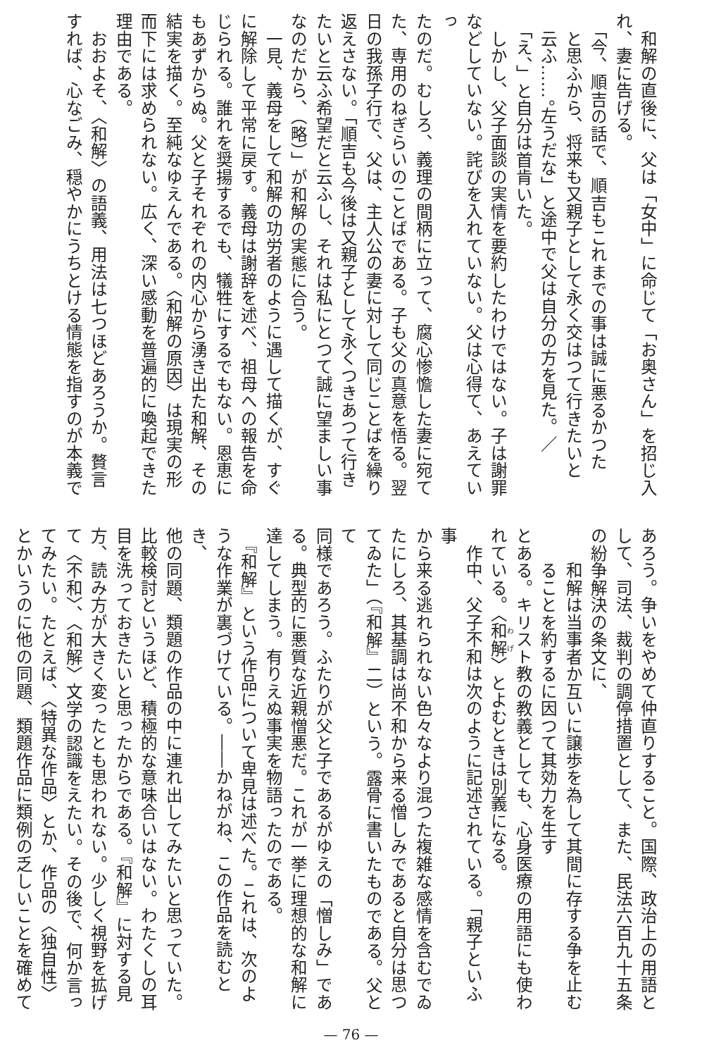和解の直後に、父は「女中」に命じて「お奥さん」を招じ入
れ、妻に告げる。
　「今、順吉の話で、順吉もこれまでの事は誠に悪るかつた
　と思ふから、将来も又親子として永く交はつて行きたいと
　云ふ……。左うだな」と途中で父は自分の方を見た。／
　「え、」と自分は首肯いた。
　しかし、父子面談の実情を要約したわけではない。子は謝罪
などしていない。詫びを入れていない。父は心得て、あえていっ
たのだ。むしろ、義理の間柄に立って、腐心惨憺した妻に宛て
た、専用のねぎらいのことばである。子も父の真意を悟る。翌
日の我孫子行で、父は、主人公の妻に対して同じことばを繰り
返えさない。「順吉も今後は又親子として永くつきあつて行き
たいと云ふ希望だと云ふし、それは私にとつて誠に望ましい事
なのだから、（略）」が和解の実態に合う。
　一見、義母をして和解の功労者のように遇して描くが、すぐ
に解除して平常に戻す。義母は謝辞を述べ、祖母への報告を命
じられる。誰れを奨揚するでも、犠牲にするでもない。恩恵に
もあずからぬ。父と子それぞれの内心から湧き出た和解、その
結実を描く。至純なゆえんである。〈和解の原因〉は現実の形
而下には求められない。広く、深い感動を普遍的に喚起できた
理由である。
　おおよそ、〈和解〉の語義、用法は七つほどあろうか。贅言
すれば、心なごみ、穏やかにうちとける情態を指すのが本義で
あろう。争いをやめて仲直りすること。国際、政治上の用語と
して、司法、裁判の調停措置として、また、民法六百九十五条
の紛争解決の条文に、
　　和解は当事者か互いに譲歩を為して其間に存する争を止む
　　ることを約するに因つて其効力を生す
とある。キリスト教の教義としても、心身医療の用語にも使わ
れている。〈和解〉とよむときは別義になる。
　作中、父子不和は次のように記述されている。「親子といふ事
から来る逃れられない色々なより混つた複雑な感情を含むでゐ
たにしろ、其基調は尚不和から来る憎しみであると自分は思つ
てゐた」（『和解』二）という。露骨に書いたものである。父とて
同様であろう。ふたりが父と子であるがゆえの「憎しみ」であ
る。典型的に悪質な近親憎悪だ。これが一挙に理想的な和解に
達してしまう。有りえぬ事実を物語ったのである。
　『和解』という作品について卑見は述べた。これは、次のよ
うな作業が裏づけている。――かねがね、この作品を読むとき、
他の同題、類題の作品の中に連れ出してみたいと思っていた。
比較検討というほど、積極的な意味合いはない。わたくしの耳
目を洗っておきたいと思ったからである。『和解』に対する見
方、読み方が大きく変ったとも思われない。少しく視野を拡げ
て〈不和〉、〈和解〉文学の認識をえたい。その後で、何か言っ
てみたい。たとえば、〈特異な作品〉とか、作品の〈独自性〉
とかいうのに他の同題、類題作品に類例の乏しいことを確めて
— 76 —